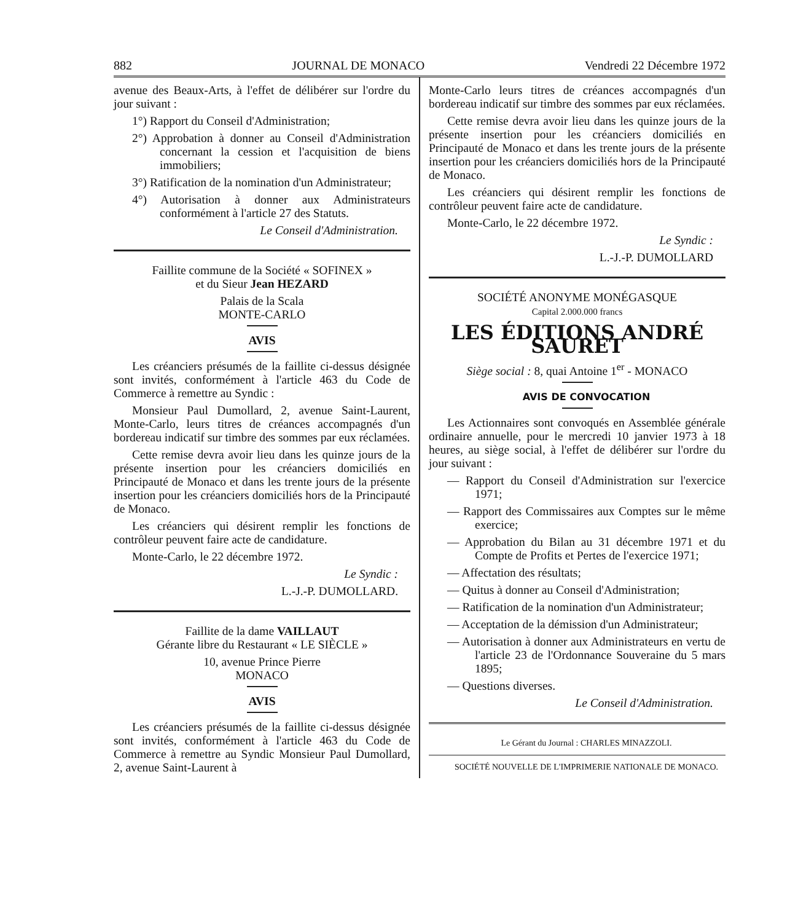882 JOURNAL DE MONACO Vendredi 22 Décembre 1972
avenue des Beaux-Arts, à l'effet de délibérer sur l'ordre du jour suivant :
1°) Rapport du Conseil d'Administration;
2°) Approbation à donner au Conseil d'Administration concernant la cession et l'acquisition de biens immobiliers;
3°) Ratification de la nomination d'un Administrateur;
4°) Autorisation à donner aux Administrateurs conformément à l'article 27 des Statuts.
Le Conseil d'Administration.
Faillite commune de la Société « SOFINEX »
et du Sieur Jean HEZARD
Palais de la Scala
MONTE-CARLO
AVIS
Les créanciers présumés de la faillite ci-dessus désignée sont invités, conformément à l'article 463 du Code de Commerce à remettre au Syndic :
Monsieur Paul Dumollard, 2, avenue Saint-Laurent, Monte-Carlo, leurs titres de créances accompagnés d'un bordereau indicatif sur timbre des sommes par eux réclamées.
Cette remise devra avoir lieu dans les quinze jours de la présente insertion pour les créanciers domiciliés en Principauté de Monaco et dans les trente jours de la présente insertion pour les créanciers domiciliés hors de la Principauté de Monaco.
Les créanciers qui désirent remplir les fonctions de contrôleur peuvent faire acte de candidature.
Monte-Carlo, le 22 décembre 1972.
Le Syndic :
L.-J.-P. DUMOLLARD.
Faillite de la dame VAILLAUT
Gérante libre du Restaurant « LE SIÈCLE »
10, avenue Prince Pierre
MONACO
AVIS
Les créanciers présumés de la faillite ci-dessus désignée sont invités, conformément à l'article 463 du Code de Commerce à remettre au Syndic Monsieur Paul Dumollard, 2, avenue Saint-Laurent à
Monte-Carlo leurs titres de créances accompagnés d'un bordereau indicatif sur timbre des sommes par eux réclamées.
Cette remise devra avoir lieu dans les quinze jours de la présente insertion pour les créanciers domiciliés en Principauté de Monaco et dans les trente jours de la présente insertion pour les créanciers domiciliés hors de la Principauté de Monaco.
Les créanciers qui désirent remplir les fonctions de contrôleur peuvent faire acte de candidature.
Monte-Carlo, le 22 décembre 1972.
Le Syndic :
L.-J.-P. DUMOLLARD
SOCIÉTÉ ANONYME MONÉGASQUE
Capital 2.000.000 francs
LES ÉDITIONS ANDRÉ SAURET
Siège social : 8, quai Antoine 1<sup>er</sup> - MONACO
AVIS DE CONVOCATION
Les Actionnaires sont convoqués en Assemblée générale ordinaire annuelle, pour le mercredi 10 janvier 1973 à 18 heures, au siège social, à l'effet de délibérer sur l'ordre du jour suivant :
— Rapport du Conseil d'Administration sur l'exercice 1971;
— Rapport des Commissaires aux Comptes sur le même exercice;
— Approbation du Bilan au 31 décembre 1971 et du Compte de Profits et Pertes de l'exercice 1971;
— Affectation des résultats;
— Quitus à donner au Conseil d'Administration;
— Ratification de la nomination d'un Administrateur;
— Acceptation de la démission d'un Administrateur;
— Autorisation à donner aux Administrateurs en vertu de l'article 23 de l'Ordonnance Souveraine du 5 mars 1895;
— Questions diverses.
Le Conseil d'Administration.
Le Gérant du Journal : CHARLES MINAZZOLI.
SOCIÉTÉ NOUVELLE DE L'IMPRIMERIE NATIONALE DE MONACO.